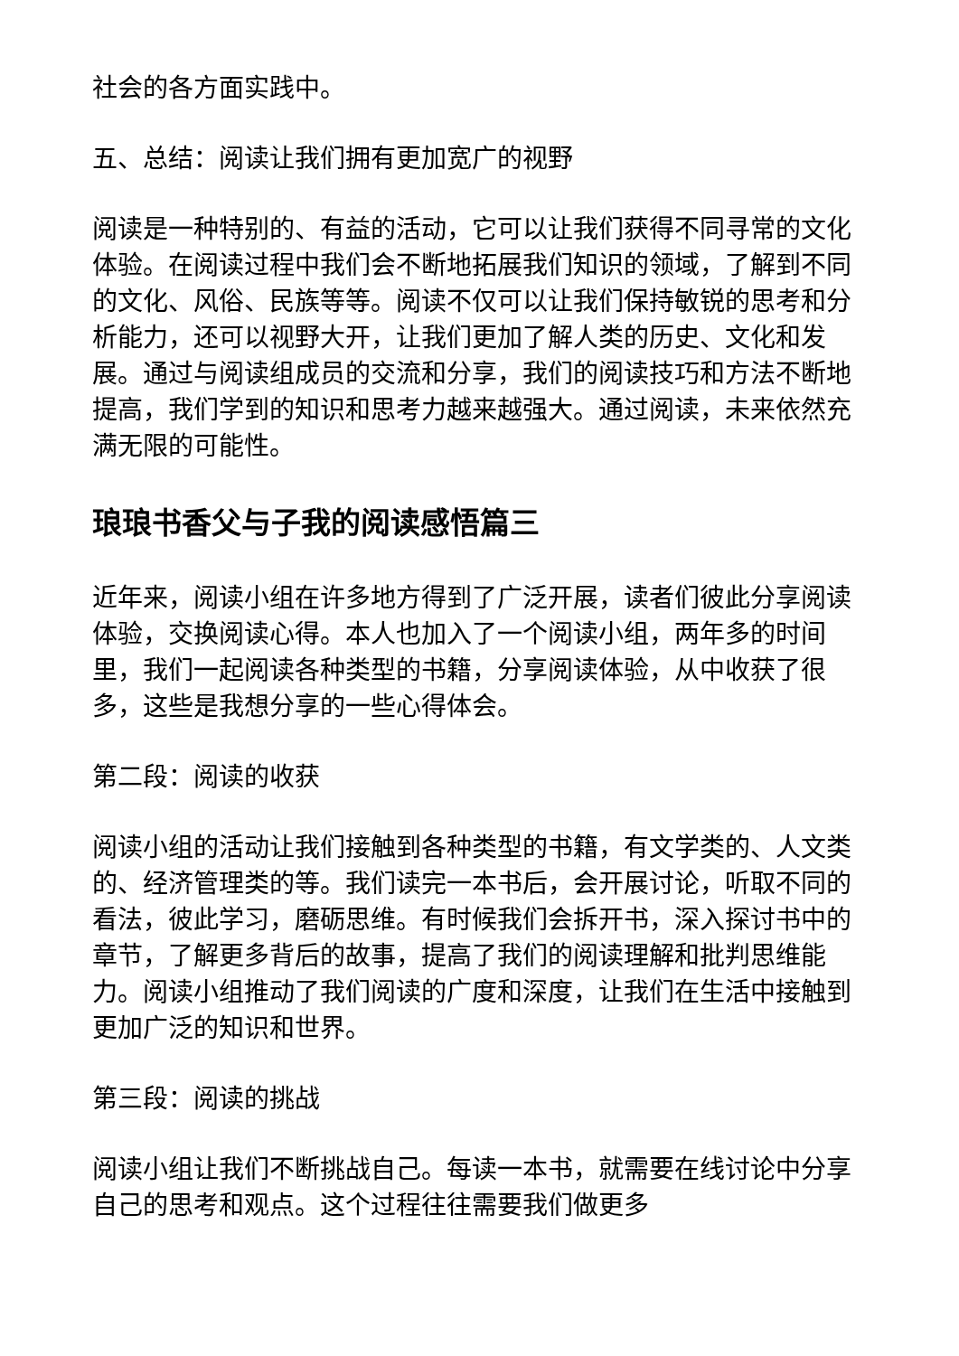社会的各方面实践中。
五、总结：阅读让我们拥有更加宽广的视野
阅读是一种特别的、有益的活动，它可以让我们获得不同寻常的文化体验。在阅读过程中我们会不断地拓展我们知识的领域，了解到不同的文化、风俗、民族等等。阅读不仅可以让我们保持敏锐的思考和分析能力，还可以视野大开，让我们更加了解人类的历史、文化和发展。通过与阅读组成员的交流和分享，我们的阅读技巧和方法不断地提高，我们学到的知识和思考力越来越强大。通过阅读，未来依然充满无限的可能性。
琅琅书香父与子我的阅读感悟篇三
近年来，阅读小组在许多地方得到了广泛开展，读者们彼此分享阅读体验，交换阅读心得。本人也加入了一个阅读小组，两年多的时间里，我们一起阅读各种类型的书籍，分享阅读体验，从中收获了很多，这些是我想分享的一些心得体会。
第二段：阅读的收获
阅读小组的活动让我们接触到各种类型的书籍，有文学类的、人文类的、经济管理类的等。我们读完一本书后，会开展讨论，听取不同的看法，彼此学习，磨砺思维。有时候我们会拆开书，深入探讨书中的章节，了解更多背后的故事，提高了我们的阅读理解和批判思维能力。阅读小组推动了我们阅读的广度和深度，让我们在生活中接触到更加广泛的知识和世界。
第三段：阅读的挑战
阅读小组让我们不断挑战自己。每读一本书，就需要在线讨论中分享自己的思考和观点。这个过程往往需要我们做更多